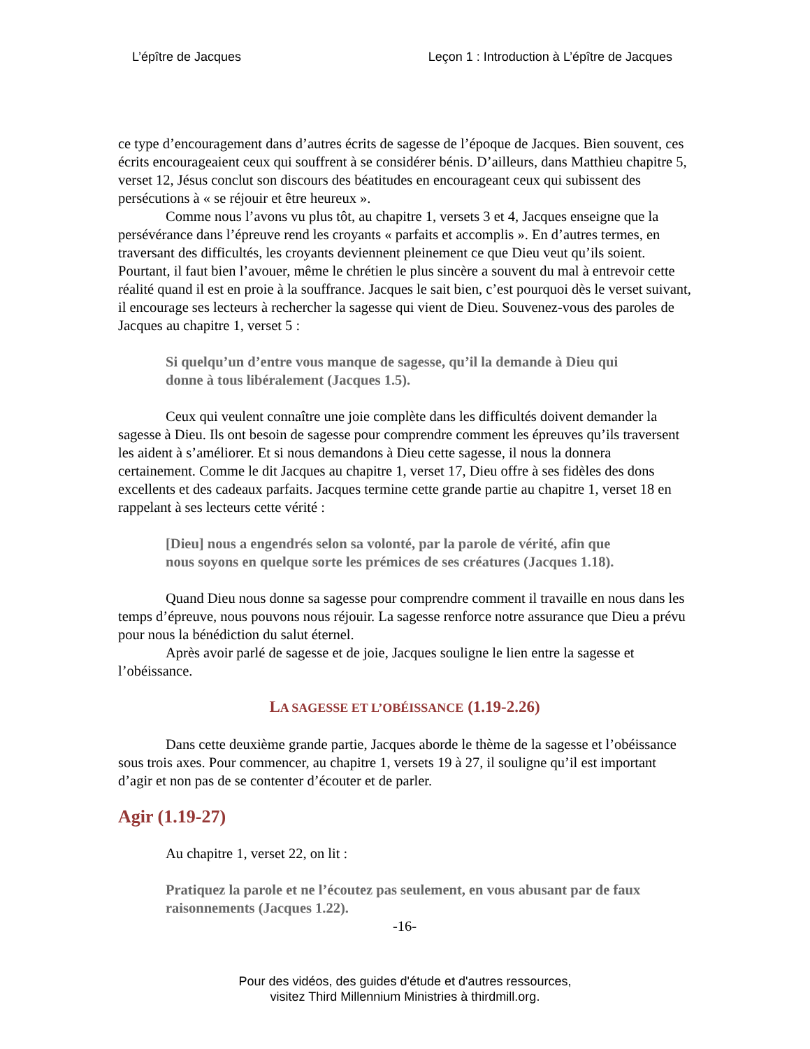L’épître de Jacques Leçon 1 : Introduction à L’épître de Jacques
ce type d’encouragement dans d’autres écrits de sagesse de l’époque de Jacques. Bien souvent, ces écrits encourageaient ceux qui souffrent à se considérer bénis. D’ailleurs, dans Matthieu chapitre 5, verset 12, Jésus conclut son discours des béatitudes en encourageant ceux qui subissent des persécutions à « se réjouir et être heureux ».
Comme nous l’avons vu plus tôt, au chapitre 1, versets 3 et 4, Jacques enseigne que la persévérance dans l’épreuve rend les croyants « parfaits et accomplis ». En d’autres termes, en traversant des difficultés, les croyants deviennent pleinement ce que Dieu veut qu’ils soient. Pourtant, il faut bien l’avouer, même le chrétien le plus sincère a souvent du mal à entrevoir cette réalité quand il est en proie à la souffrance. Jacques le sait bien, c’est pourquoi dès le verset suivant, il encourage ses lecteurs à rechercher la sagesse qui vient de Dieu. Souvenez-vous des paroles de Jacques au chapitre 1, verset 5 :
Si quelqu’un d’entre vous manque de sagesse, qu’il la demande à Dieu qui donne à tous libéralement (Jacques 1.5).
Ceux qui veulent connaître une joie complète dans les difficultés doivent demander la sagesse à Dieu. Ils ont besoin de sagesse pour comprendre comment les épreuves qu’ils traversent les aident à s’améliorer. Et si nous demandons à Dieu cette sagesse, il nous la donnera certainement. Comme le dit Jacques au chapitre 1, verset 17, Dieu offre à ses fidèles des dons excellents et des cadeaux parfaits. Jacques termine cette grande partie au chapitre 1, verset 18 en rappelant à ses lecteurs cette vérité :
[Dieu] nous a engendrés selon sa volonté, par la parole de vérité, afin que nous soyons en quelque sorte les prémices de ses créatures (Jacques 1.18).
Quand Dieu nous donne sa sagesse pour comprendre comment il travaille en nous dans les temps d’épreuve, nous pouvons nous réjouir. La sagesse renforce notre assurance que Dieu a prévu pour nous la bénédiction du salut éternel.
Après avoir parlé de sagesse et de joie, Jacques souligne le lien entre la sagesse et l’obéissance.
LA SAGESSE ET L’OBÉISSANCE (1.19-2.26)
Dans cette deuxième grande partie, Jacques aborde le thème de la sagesse et l’obéissance sous trois axes. Pour commencer, au chapitre 1, versets 19 à 27, il souligne qu’il est important d’agir et non pas de se contenter d’écouter et de parler.
Agir (1.19-27)
Au chapitre 1, verset 22, on lit :
Pratiquez la parole et ne l’écoutez pas seulement, en vous abusant par de faux raisonnements (Jacques 1.22).
-16-
Pour des vidéos, des guides d'étude et d'autres ressources,
visitez Third Millennium Ministries à thirdmill.org.